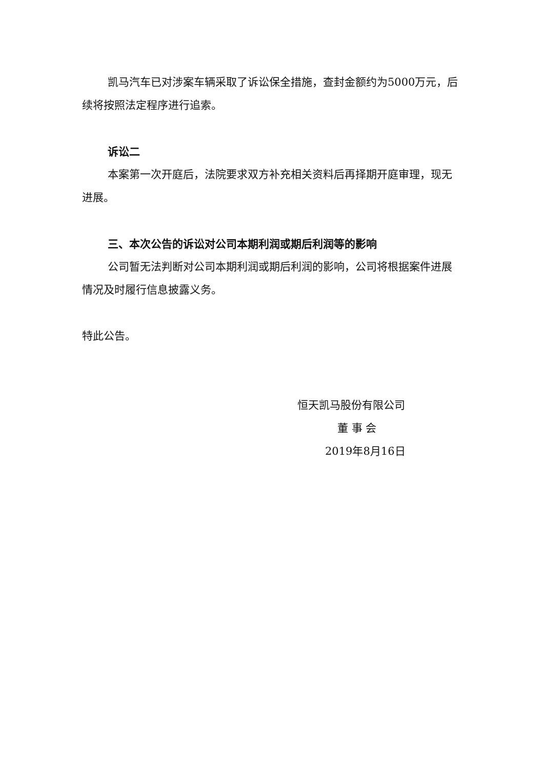凯马汽车已对涉案车辆采取了诉讼保全措施，查封金额约为5000万元，后续将按照法定程序进行追索。
诉讼二
本案第一次开庭后，法院要求双方补充相关资料后再择期开庭审理，现无进展。
三、本次公告的诉讼对公司本期利润或期后利润等的影响
公司暂无法判断对公司本期利润或期后利润的影响，公司将根据案件进展情况及时履行信息披露义务。
特此公告。
恒天凯马股份有限公司
董 事 会
2019年8月16日